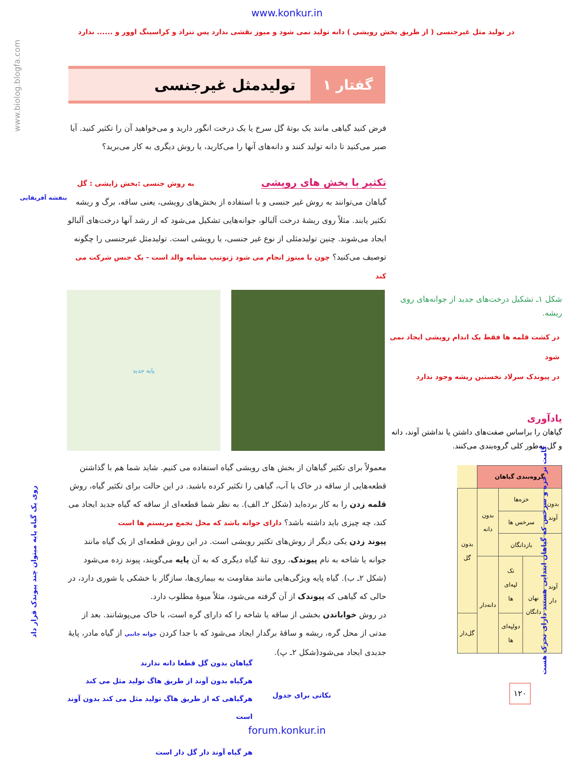www.konkur.in
در تولید مثل غیرجنسی ( از طریق بخش رویشی ) دانه تولید نمی شود و میوز نقشی ندارد پس تتراد و کراسینگ اوور و ...... ندارد
www.biolog.blogfa.com
گفتار ۱ تولیدمثل غیرجنسی
فرض کنید گیاهی مانند یک بوتهٔ گل سرخ یا یک درخت انگور دارید و می‌خواهید آن را تکثیر کنید. آیا صبر می‌کنید تا دانه تولید کنند و دانه‌های آنها را می‌کارید، یا روش دیگری به کار می‌برید؟
تکثیر با بخش های رویشی به روش جنسی :بخش زایشی : گل
گیاهان می‌توانند به روش غیر جنسی و با استفاده از بخش‌های رویشی، یعنی ساقه، برگ و ریشه تکثیر یابند. مثلاً روی ریشهٔ درخت آلبالو، جوانه‌هایی تشکیل می‌شود که از رشد آنها درخت‌های آلبالو ایجاد می‌شوند. چنین تولیدمثلی از نوع غیر جنسی، یا رویشی است. تولیدمثل غیرجنسی را چگونه توصیف می‌کنید؟ چون با میتوز انجام می شود ژنوتیپ مشابه والد است - یک جنس شرکت می کند
بنفشه آفریقایی
پایه جدید
شکل ۱ـ تشکیل درخت‌های جدید از جوانه‌های روی ریشه.
در کشت قلمه ها فقط یک اندام رویشی ایجاد نمی شود
در پیوندک سرلاد نخستین ریشه وجود ندارد
یادآوری
گیاهان را براساس صفت‌های داشتن یا نداشتن آوند، دانه و گل به‌طور کلی گروه‌بندی می‌کنند.
| گروه‌بندی گیاهان | | | | |
| --- | --- | --- | --- | --- |
| بدون آوند | خزه‌ها | | بدون دانه | بدون گل |
| | سرخس ها | | | |
| آوند دار | بازدانگان | | | |
| | نهان دانگان | تک لپه‌ای ها | دانه‌دار | |
| | | دولپه‌ای ها | | گل‌دار |
معمولاً برای تکثیر گیاهان از بخش های رویشی گیاه استفاده می کنیم. شاید شما هم با گذاشتن قطعه‌هایی از ساقه در خاک یا آب، گیاهی را تکثیر کرده باشید. در این حالت برای تکثیر گیاه، روش قلمه زدن را به کار برده‌اید (شکل ۲ـ الف). به نظر شما قطعه‌ای از ساقه که گیاه جدید ایجاد می کند، چه چیزی باید داشته باشد؟ دارای جوانه باشد که محل تجمع مریستم ها است
پیوند زدن یکی دیگر از روش‌های تکثیر رویشی است. در این روش قطعه‌ای از یک گیاه مانند جوانه یا شاخه به نام پیوندک، روی تنهٔ گیاه دیگری که به آن پایه می‌گویند، پیوند زده می‌شود (شکل ۲ـ ب). گیاه پایه ویژگی‌هایی مانند مقاومت به بیماری‌ها، سازگار با خشکی یا شوری دارد، در حالی که گیاهی که پیوندک از آن گرفته می‌شود، مثلاً میوهٔ مطلوب دارد.
در روش خواباندن بخشی از ساقه یا شاخه را که دارای گره است، با خاک می‌پوشانند. بعد از مدتی از محل گره، ریشه و ساقهٔ برگدار ایجاد می‌شود که با جدا کردن جوانه جانبی از گیاه مادر، پایهٔ جدیدی ایجاد می‌شود(شکل ۲ـ پ).
روی یک گیاه پایه میتوان چند پیوندک قرار داد
گامت نر خزه و سرخس که گیاهان ابتدایی هستند دارای تحرک هست
گیاهان بدون گل قطعا دانه ندارند
هرگیاه بدون آوند از طریق هاگ تولید مثل می کند
هرگیاهی که از طریق هاگ تولید مثل می کند بدون آوند است
هر گیاه آوند دار گل دار است
نکاتی برای جدول
۱۲۰
forum.konkur.in